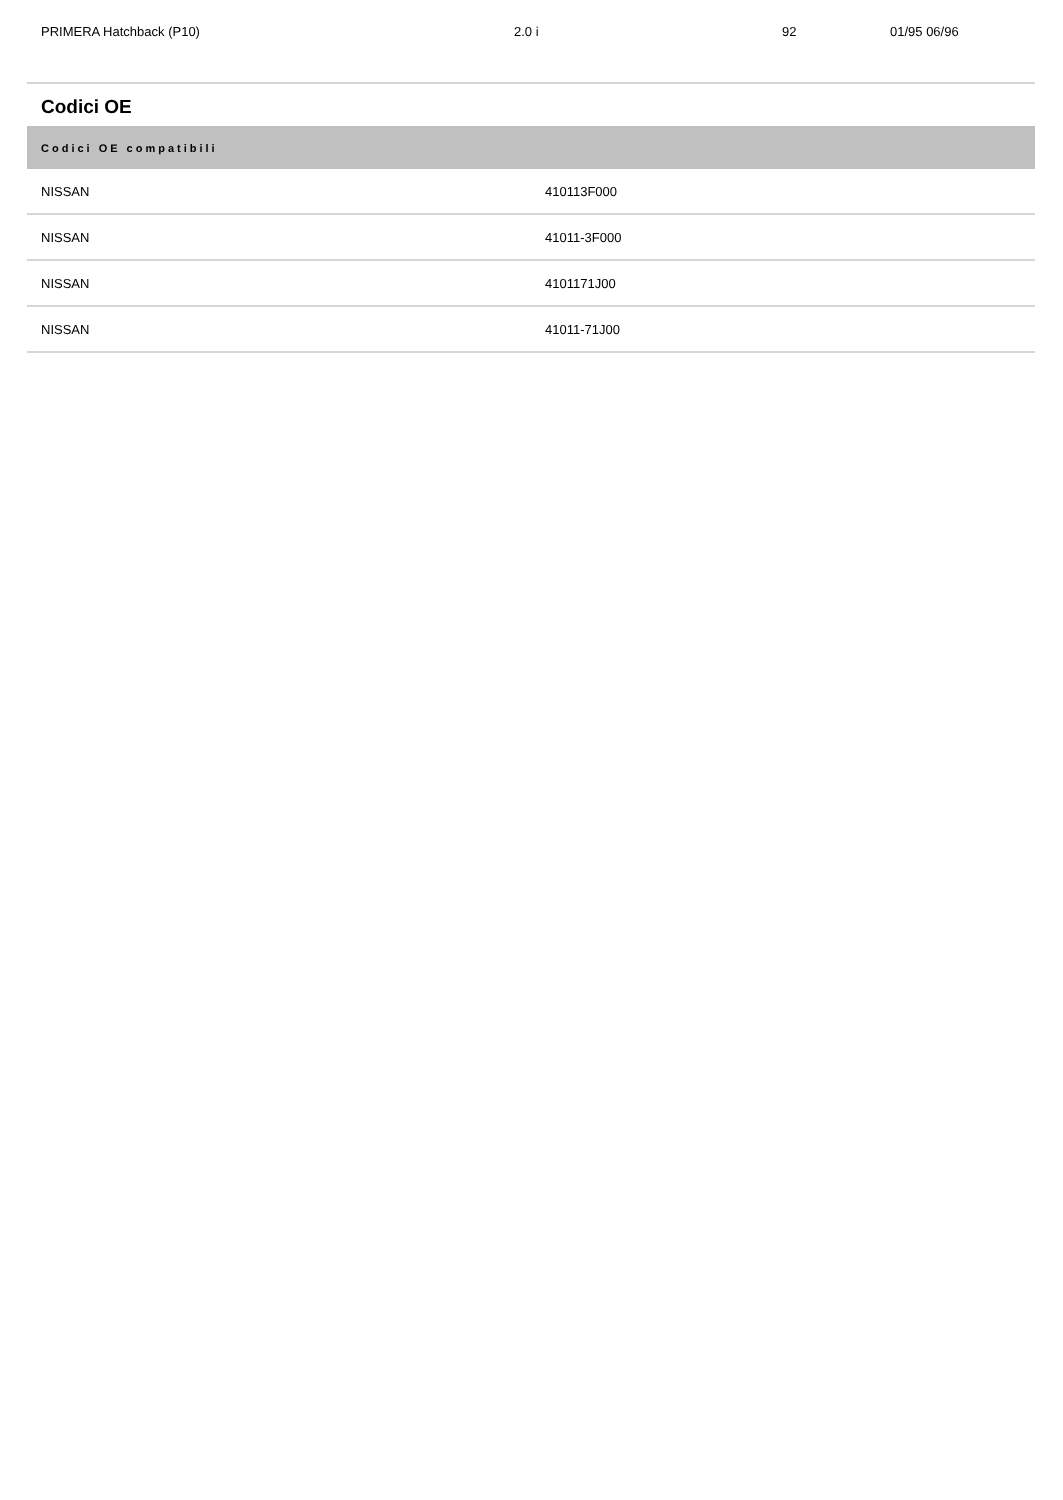| PRIMERA Hatchback (P10) | 2.0 i | 92 | 01/95 06/96 |
Codici OE
| Codici OE compatibili | |
| --- | --- |
| NISSAN | 410113F000 |
| NISSAN | 41011-3F000 |
| NISSAN | 4101171J00 |
| NISSAN | 41011-71J00 |